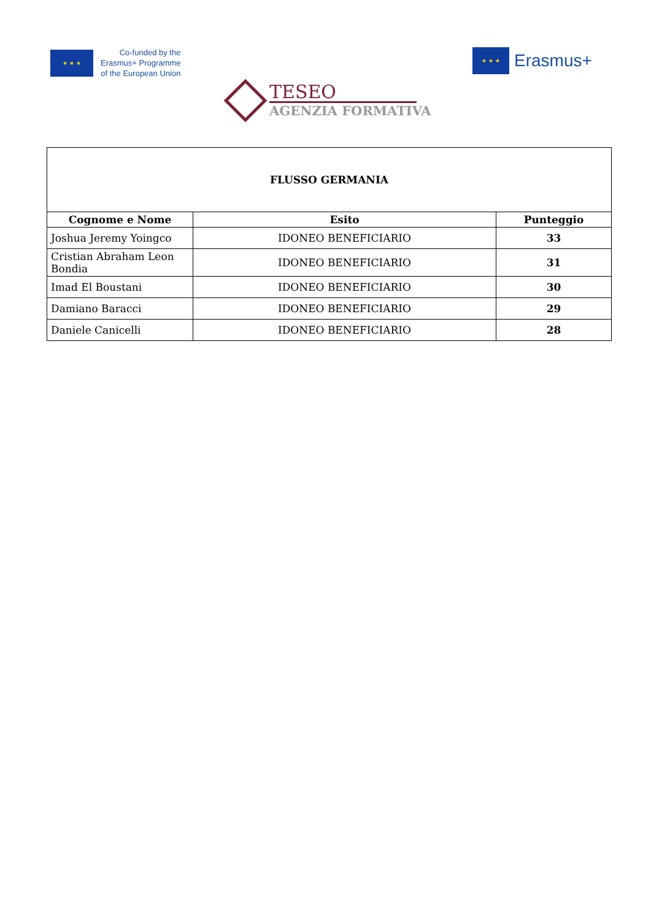★ ★ ★
Co-funded by the
Erasmus+ Programme
of the European Union
★ ★ ★
Erasmus+
TESEO
AGENZIA FORMATIVA
| FLUSSO GERMANIA | | |
| --- | --- | --- |
| Cognome e Nome | Esito | Punteggio |
| Joshua Jeremy Yoingco | IDONEO BENEFICIARIO | 33 |
| Cristian Abraham Leon Bondia | IDONEO BENEFICIARIO | 31 |
| Imad El Boustani | IDONEO BENEFICIARIO | 30 |
| Damiano Baracci | IDONEO BENEFICIARIO | 29 |
| Daniele Canicelli | IDONEO BENEFICIARIO | 28 |